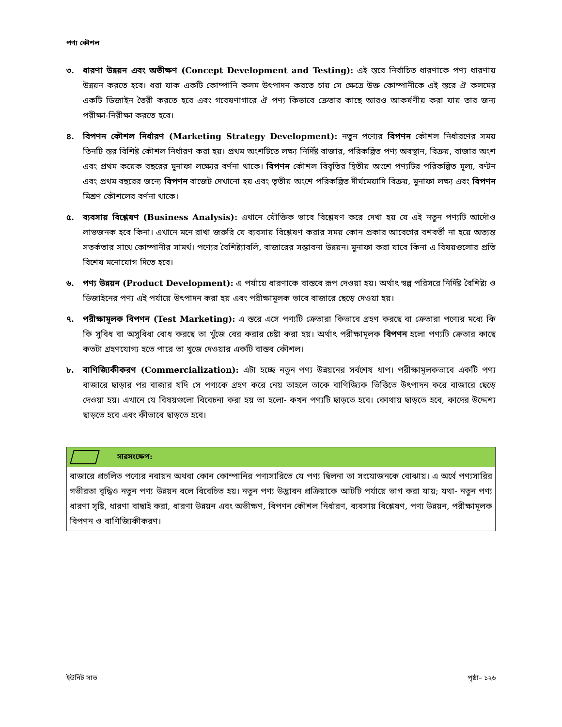পণ্য কৌশল
৩. ধারণা উন্নয়ন এবং অভীক্ষণ (Concept Development and Testing): এই স্তরে নির্বাচিত ধারণাকে পণ্য ধারণায় উন্নয়ন করতে হবে। ধরা যাক একটি কোম্পানি কলম উৎপাদন করতে চায় সে ক্ষেত্রে উক্ত কোম্পানীকে এই স্তরে ঐ কলমের একটি ডিজাইন তৈরী করতে হবে এবং গবেষণাগারে ঐ পণ্য কিভাবে ক্রেতার কাছে আরও আকর্ষণীয় করা যায় তার জন্য পরীক্ষা-নিরীক্ষা করতে হবে।
৪. বিপণন কৌশল নির্ধারণ (Marketing Strategy Development): নতুন পণ্যের বিপণন কৌশল নির্ধারণের সময় তিনটি স্তর বিশিষ্ট কৌশল নির্ধারণ করা হয়। প্রথম অংশটিতে লক্ষ্য নির্দিষ্ট বাজার, পরিকল্পিত পণ্য অবস্থান, বিক্রয়, বাজার অংশ এবং প্রথম কয়েক বছরের মুনাফা লক্ষ্যের বর্ণনা থাকে। বিপণন কৌশল বিবৃতির দ্বিতীয় অংশে পণ্যটির পরিকল্পিত মূল্য, বণ্টন এবং প্রথম বছরের জন্যে বিপণন বাজেট দেখানো হয় এবং তৃতীয় অংশে পরিকল্পিত দীর্ঘমেয়াদি বিক্রয়, মুনাফা লক্ষ্য এবং বিপণন মিশ্রণ কৌশলের বর্ণনা থাকে।
৫. ব্যবসায় বিশ্লেষণ (Business Analysis): এখানে যৌক্তিক ভাবে বিশ্লেষণ করে দেখা হয় যে এই নতুন পণ্যটি আদৌও লাভজনক হবে কিনা। এখানে মনে রাখা জরুরি যে ব্যবসায় বিশ্লেষণ করার সময় কোন প্রকার আবেগের বশবর্তী না হয়ে অত্যন্ত সতর্কতার সাথে কোম্পানীর সামর্থ। পণ্যের বৈশিষ্ট্যাবলি, বাজারের সম্ভাবনা উন্নয়ন। মুনাফা করা যাবে কিনা এ বিষয়গুলোর প্রতি বিশেষ মনোযোগ দিতে হবে।
৬. পণ্য উন্নয়ন (Product Development): এ পর্যায়ে ধারণাকে বাস্তবে রূপ দেওয়া হয়। অর্থাৎ স্বল্প পরিসরে নির্দিষ্ট বৈশিষ্ট্য ও ডিজাইনের পণ্য এই পর্যায়ে উৎপাদন করা হয় এবং পরীক্ষামূলক ভাবে বাজারে ছেড়ে দেওয়া হয়।
৭. পরীক্ষামূলক বিপণন (Test Marketing): এ স্তরে এসে পণ্যটি ক্রেতারা কিভাবে গ্রহণ করছে বা ক্রেতারা পণ্যের মধ্যে কি কি সুবিধ বা অসুবিধা বোধ করছে তা খুঁজে বের করার চেষ্টা করা হয়। অর্থাৎ পরীক্ষামূলক বিপণন হলো পণ্যটি ক্রেতার কাছে কতটা গ্রহণযোগ্য হতে পারে তা খুজে দেওয়ার একটি বাস্তব কৌশল।
৮. বাণিজ্যিকীকরণ (Commercialization): এটা হচ্ছে নতুন পণ্য উন্নয়নের সর্বশেষ ধাপ। পরীক্ষামূলকভাবে একটি পণ্য বাজারে ছাড়ার পর বাজার যদি সে পণ্যকে গ্রহণ করে নেয় তাহলে তাকে বাণিজ্যিক ভিত্তিতে উৎপাদন করে বাজারে ছেড়ে দেওয়া হয়। এখানে যে বিষয়গুলো বিবেচনা করা হয় তা হলো- কখন পণ্যটি ছাড়তে হবে। কোথায় ছাড়তে হবে, কাদের উদ্দেশ্য ছাড়তে হবে এবং কীভাবে ছাড়তে হবে।
সারসংক্ষেপ:
বাজারে প্রচলিত পণ্যের নবায়ন অথবা কোন কোম্পানির পণ্যসারিতে যে পণ্য ছিলনা তা সংযোজনকে বোঝায়। এ অর্থে পণ্যসারির গভীরতা বৃদ্ধিও নতুন পণ্য উন্নয়ন বলে বিবেচিত হয়। নতুন পণ্য উদ্ভাবন প্রক্রিয়াকে আটটি পর্যায়ে ভাগ করা যায়; যথা- নতুন পণ্য ধারণা সৃষ্টি, ধারণা বাছাই করা, ধারণা উন্নয়ন এবং অভীক্ষণ, বিপণন কৌশল নির্ধারণ, ব্যবসায় বিশ্লেষণ, পণ্য উন্নয়ন, পরীক্ষামূলক বিপণন ও বাণিজ্যিকীকরণ।
ইউনিট সাত পৃষ্ঠা– ১২৬